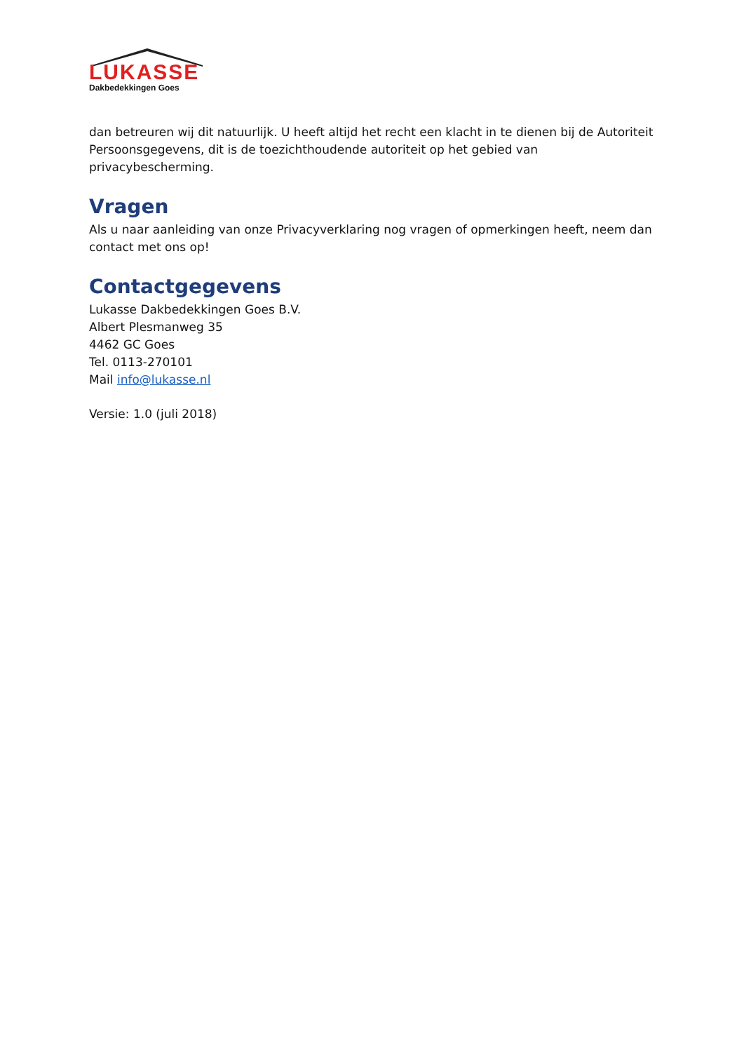LUKASSE
Dakbedekkingen Goes
dan betreuren wij dit natuurlijk. U heeft altijd het recht een klacht in te dienen bij de Autoriteit Persoonsgegevens, dit is de toezichthoudende autoriteit op het gebied van privacybescherming.
Vragen
Als u naar aanleiding van onze Privacyverklaring nog vragen of opmerkingen heeft, neem dan contact met ons op!
Contactgegevens
Lukasse Dakbedekkingen Goes B.V.
Albert Plesmanweg 35
4462 GC Goes
Tel. 0113-270101
Mail info@lukasse.nl
Versie: 1.0 (juli 2018)